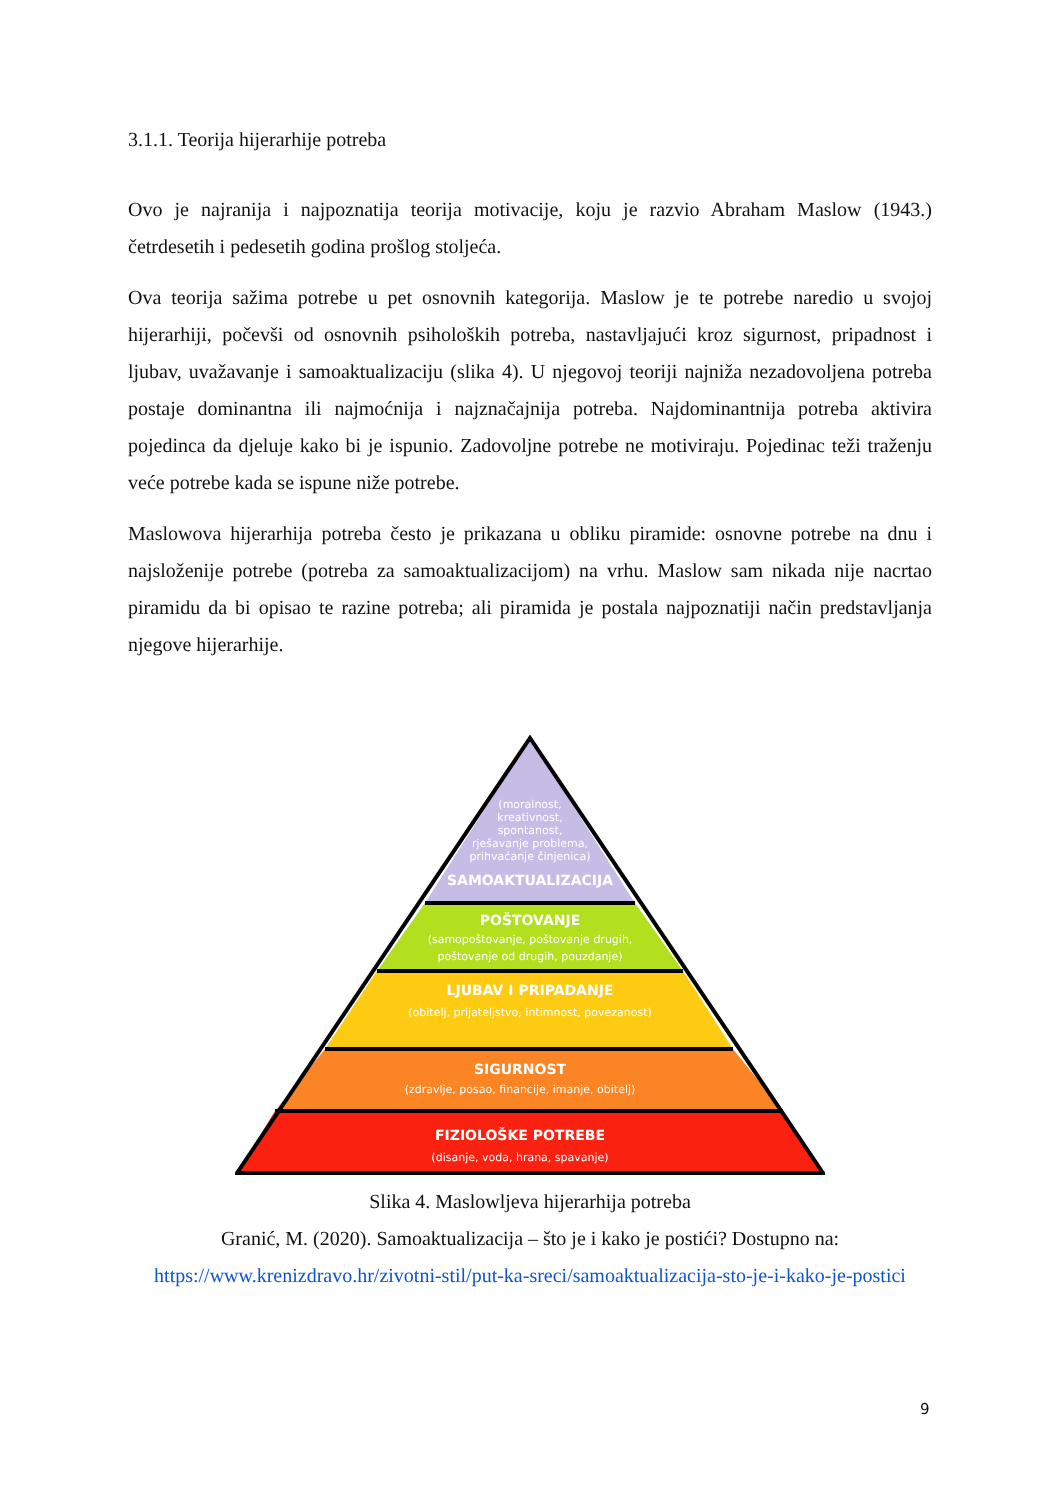3.1.1. Teorija hijerarhije potreba
Ovo je najranija i najpoznatija teorija motivacije, koju je razvio Abraham Maslow (1943.) četrdesetih i pedesetih godina prošlog stoljeća.
Ova teorija sažima potrebe u pet osnovnih kategorija. Maslow je te potrebe naredio u svojoj hijerarhiji, počevši od osnovnih psiholoških potreba, nastavljajući kroz sigurnost, pripadnost i ljubav, uvažavanje i samoaktualizaciju (slika 4). U njegovoj teoriji najniža nezadovoljena potreba postaje dominantna ili najmoćnija i najznačajnija potreba. Najdominantnija potreba aktivira pojedinca da djeluje kako bi je ispunio. Zadovoljne potrebe ne motiviraju. Pojedinac teži traženju veće potrebe kada se ispune niže potrebe.
Maslowova hijerarhija potreba često je prikazana u obliku piramide: osnovne potrebe na dnu i najsloženije potrebe (potreba za samoaktualizacijom) na vrhu. Maslow sam nikada nije nacrtao piramidu da bi opisao te razine potreba; ali piramida je postala najpoznatiji način predstavljanja njegove hijerarhije.
(moralnost,
kreativnost,
spontanost,
rješavanje problema,
prihvaćanje činjenica)
SAMOAKTUALIZACIJA
POŠTOVANJE
(samopoštovanje, poštovanje drugih,
poštovanje od drugih, pouzdanje)
LJUBAV I PRIPADANJE
(obitelj, prijateljstvo, intimnost, povezanost)
SIGURNOST
(zdravlje, posao, financije, imanje, obitelj)
FIZIOLOŠKE POTREBE
(disanje, voda, hrana, spavanje)
Slika 4. Maslowljeva hijerarhija potreba
Granić, M. (2020). Samoaktualizacija – što je i kako je postići? Dostupno na: https://www.krenizdravo.hr/zivotni-stil/put-ka-sreci/samoaktualizacija-sto-je-i-kako-je-postici
9